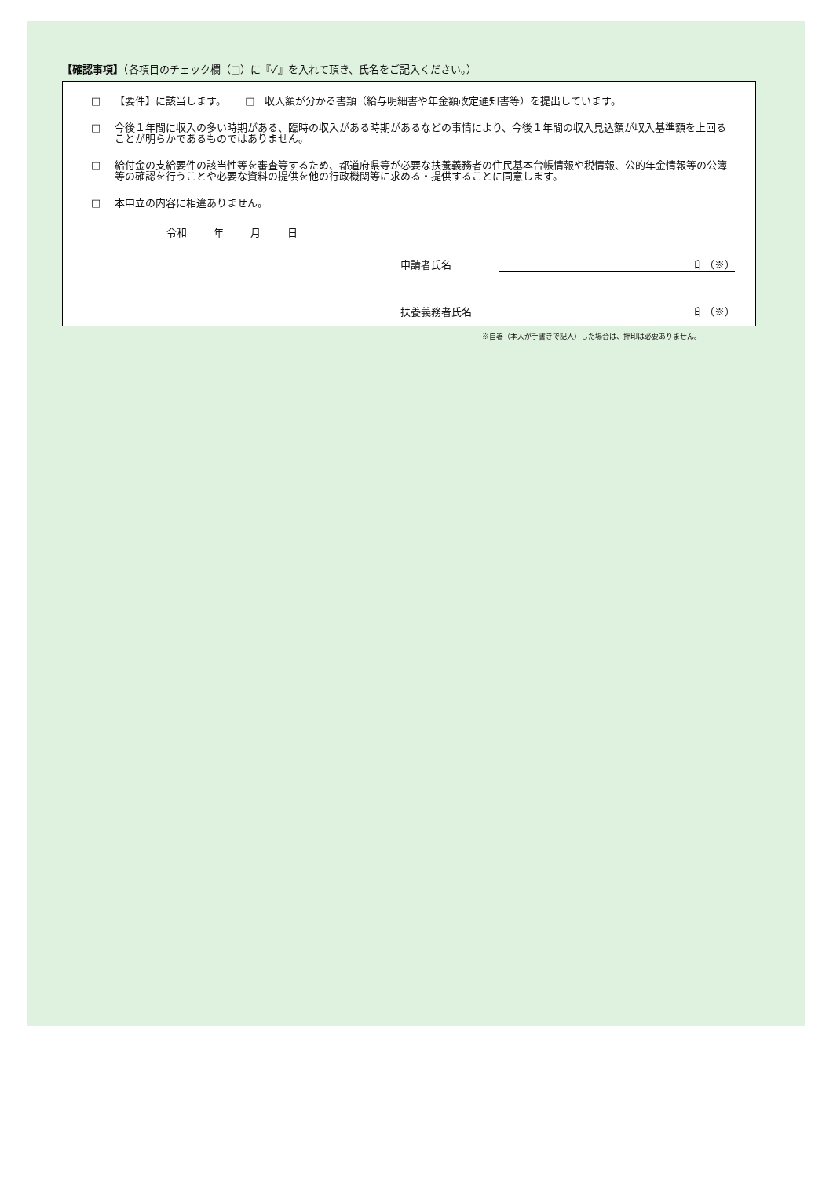【確認事項】（各項目のチェック欄（□）に『✓』を入れて頂き、氏名をご記入ください。）
□ 【要件】に該当します。　　 □　収入額が分かる書類（給与明細書や年金額改定通知書等）を提出しています。
□ 今後１年間に収入の多い時期がある、臨時の収入がある時期があるなどの事情により、今後１年間の収入見込額が収入基準額を上回ることが明らかであるものではありません。
□ 給付金の支給要件の該当性等を審査等するため、都道府県等が必要な扶養義務者の住民基本台帳情報や税情報、公的年金情報等の公簿等の確認を行うことや必要な資料の提供を他の行政機関等に求める・提供することに同意します。
□ 本申立の内容に相違ありません。
令和 年 月 日
申請者氏名 印（※）
扶養義務者氏名 印（※）
※自署（本人が手書きで記入）した場合は、押印は必要ありません。